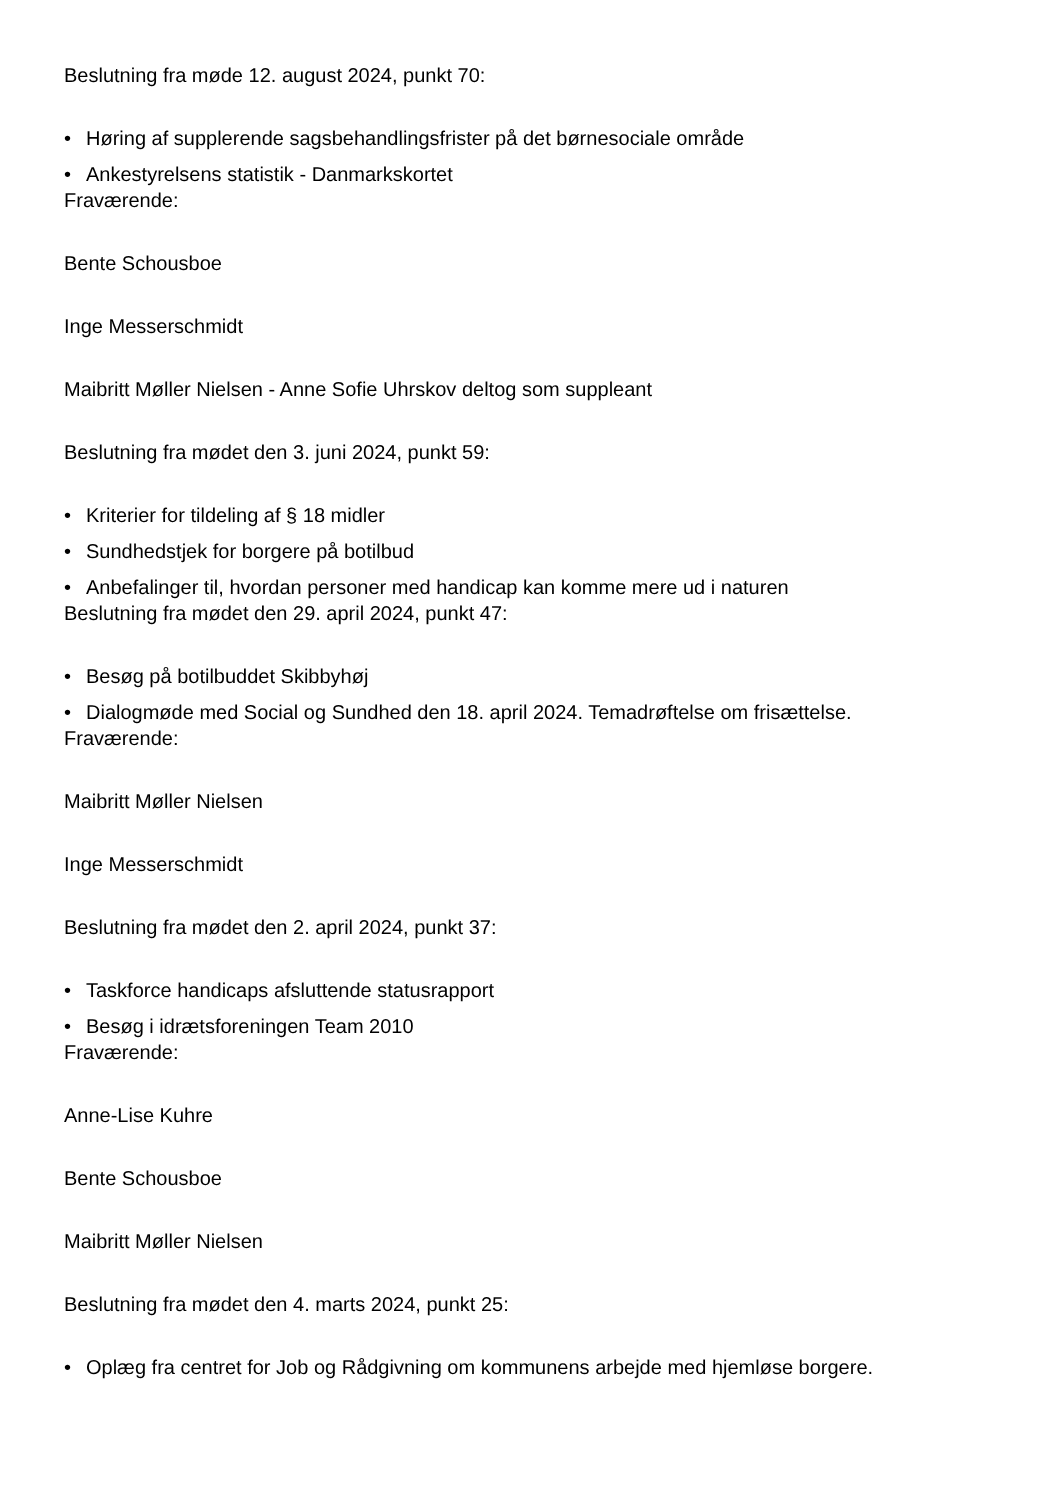Beslutning fra møde 12. august 2024, punkt 70:
• Høring af supplerende sagsbehandlingsfrister på det børnesociale område
• Ankestyrelsens statistik - Danmarkskortet
Fraværende:
Bente Schousboe
Inge Messerschmidt
Maibritt Møller Nielsen - Anne Sofie Uhrskov deltog som suppleant
Beslutning fra mødet den 3. juni 2024, punkt 59:
• Kriterier for tildeling af § 18 midler
• Sundhedstjek for borgere på botilbud
• Anbefalinger til, hvordan personer med handicap kan komme mere ud i naturen
Beslutning fra mødet den 29. april 2024, punkt 47:
• Besøg på botilbuddet Skibbyhøj
• Dialogmøde med Social og Sundhed den 18. april 2024. Temadrøftelse om frisættelse.
Fraværende:
Maibritt Møller Nielsen
Inge Messerschmidt
Beslutning fra mødet den 2. april 2024, punkt 37:
• Taskforce handicaps afsluttende statusrapport
• Besøg i idrætsforeningen Team 2010
Fraværende:
Anne-Lise Kuhre
Bente Schousboe
Maibritt Møller Nielsen
Beslutning fra mødet den 4. marts 2024, punkt 25:
• Oplæg fra centret for Job og Rådgivning om kommunens arbejde med hjemløse borgere.